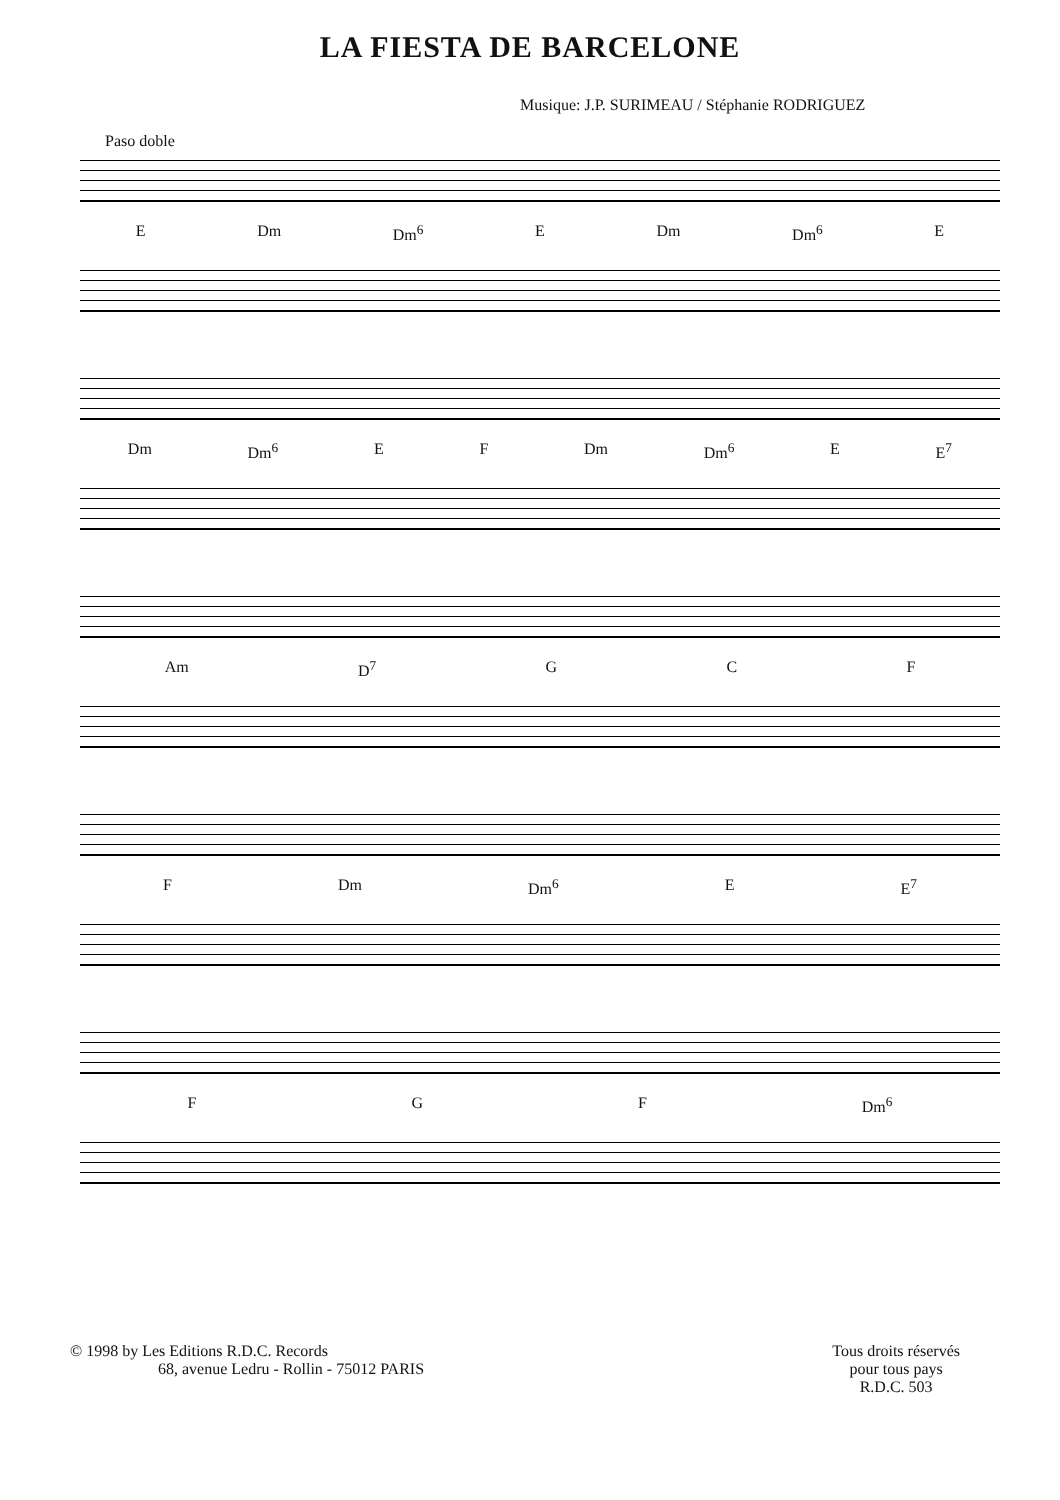LA FIESTA DE BARCELONE
Musique: J.P. SURIMEAU / Stéphanie RODRIGUEZ
Paso doble
E Dm Dm<sup>6</sup> E Dm Dm<sup>6</sup> E
Dm Dm<sup>6</sup> E F Dm Dm<sup>6</sup> E E<sup>7</sup>
Am D<sup>7</sup> G C F
F Dm Dm<sup>6</sup> E E<sup>7</sup>
F G F Dm<sup>6</sup>
© 1998 by Les Editions R.D.C. Records
68, avenue Ledru - Rollin - 75012 PARIS
Tous droits réservés
pour tous pays
R.D.C. 503